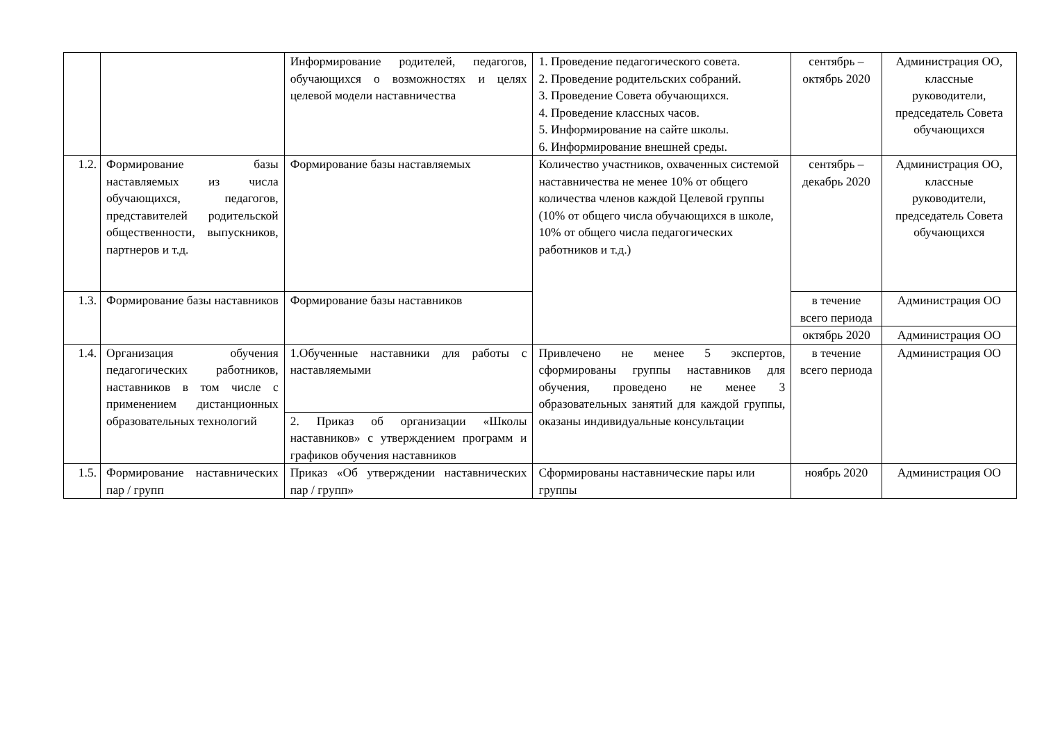| | | Информирование родителей, педагогов, обучающихся о возможностях и целях целевой модели наставничества | 1. Проведение педагогического совета. 2. Проведение родительских собраний. 3. Проведение Совета обучающихся. 4. Проведение классных часов. 5. Информирование на сайте школы. 6. Информирование внешней среды. | сентябрь – октябрь 2020 | Администрация ОО, классные руководители, председатель Совета обучающихся |
| 1.2. | Формирование базы наставляемых из числа обучающихся, педагогов, представителей родительской общественности, выпускников, партнеров и т.д. | Формирование базы наставляемых | Количество участников, охваченных системой наставничества не менее 10% от общего количества членов каждой Целевой группы (10% от общего числа обучающихся в школе, 10% от общего числа педагогических работников и т.д.) | сентябрь – декабрь 2020 | Администрация ОО, классные руководители, председатель Совета обучающихся |
| 1.3. | Формирование базы наставников | Формирование базы наставников | | в течение всего периода | Администрация ОО |
| | | | | октябрь 2020 | Администрация ОО |
| 1.4. | Организация обучения педагогических работников, наставников в том числе с применением дистанционных образовательных технологий | 1.Обученные наставники для работы с наставляемыми | Привлечено не менее 5 экспертов, сформированы группы наставников для обучения, проведено не менее 3 образовательных занятий для каждой группы, оказаны индивидуальные консультации | в течение всего периода | Администрация ОО |
| | | 2. Приказ об организации «Школы наставников» с утверждением программ и графиков обучения наставников | | | |
| 1.5. | Формирование наставнических пар / групп | Приказ «Об утверждении наставнических пар / групп» | Сформированы наставнические пары или группы | ноябрь 2020 | Администрация ОО |